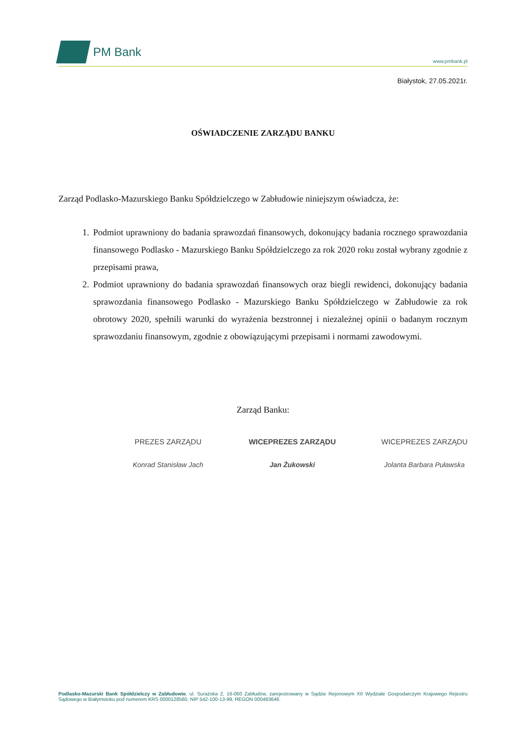PM Bank
www.pmbank.pl
Białystok, 27.05.2021r.
OŚWIADCZENIE ZARZĄDU BANKU
Zarząd Podlasko-Mazurskiego Banku Spółdzielczego w Zabłudowie niniejszym oświadcza, że:
1. Podmiot uprawniony do badania sprawozdań finansowych, dokonujący badania rocznego sprawozdania finansowego Podlasko - Mazurskiego Banku Spółdzielczego za rok 2020 roku został wybrany zgodnie z przepisami prawa,
2. Podmiot uprawniony do badania sprawozdań finansowych oraz biegli rewidenci, dokonujący badania sprawozdania finansowego Podlasko - Mazurskiego Banku Spółdzielczego w Zabłudowie za rok obrotowy 2020, spełnili warunki do wyrażenia bezstronnej i niezależnej opinii o badanym rocznym sprawozdaniu finansowym, zgodnie z obowiązującymi przepisami i normami zawodowymi.
Zarząd Banku:
PREZES ZARZĄDU
Konrad Stanisław Jach
WICEPREZES ZARZĄDU
Jan Żukowski
WICEPREZES ZARZĄDU
Jolanta Barbara Puławska
Podlasko-Mazurski Bank Spółdzielczy w Zabłudowie, ul. Surażska 2, 16-060 Zabłudów, zarejestrowany w Sądzie Rejonowym XII Wydziale Gospodarczym Krajowego Rejestru Sądowego w Białymstoku pod numerem KRS 0000128560, NIP 542-100-13-99, REGON 000493646.